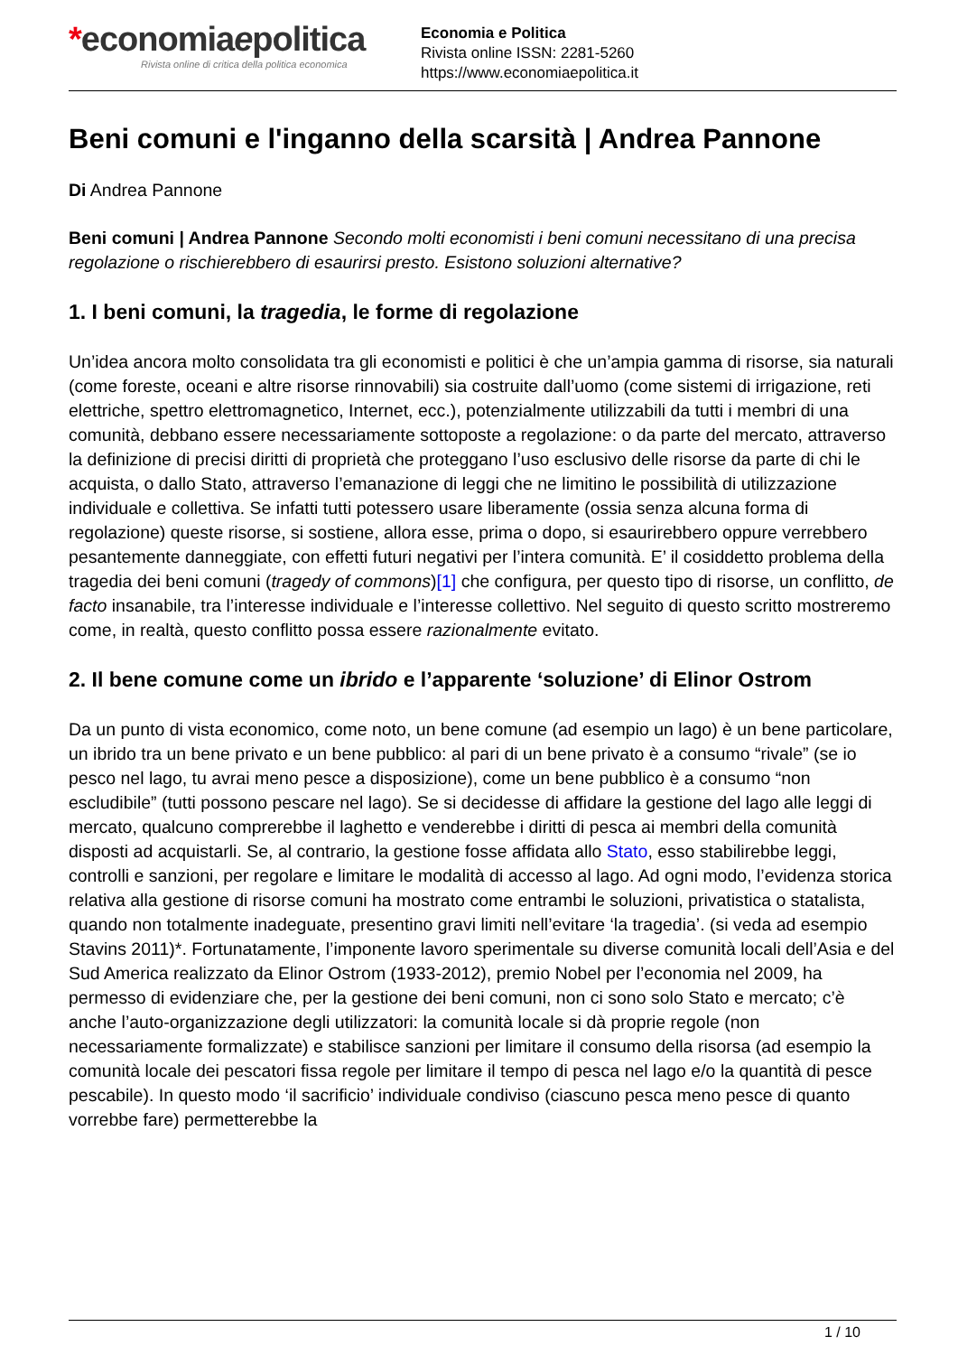*economiaepolitica
Rivista online di critica della politica economica
Economia e Politica
Rivista online ISSN: 2281-5260
https://www.economiaepolitica.it
Beni comuni e l'inganno della scarsità | Andrea Pannone
Di Andrea Pannone
Beni comuni | Andrea Pannone Secondo molti economisti i beni comuni necessitano di una precisa regolazione o rischierebbero di esaurirsi presto. Esistono soluzioni alternative?
1. I beni comuni, la tragedia, le forme di regolazione
Un’idea ancora molto consolidata tra gli economisti e politici è che un’ampia gamma di risorse, sia naturali (come foreste, oceani e altre risorse rinnovabili) sia costruite dall’uomo (come sistemi di irrigazione, reti elettriche, spettro elettromagnetico, Internet, ecc.), potenzialmente utilizzabili da tutti i membri di una comunità, debbano essere necessariamente sottoposte a regolazione: o da parte del mercato, attraverso la definizione di precisi diritti di proprietà che proteggano l’uso esclusivo delle risorse da parte di chi le acquista, o dallo Stato, attraverso l’emanazione di leggi che ne limitino le possibilità di utilizzazione individuale e collettiva. Se infatti tutti potessero usare liberamente (ossia senza alcuna forma di regolazione) queste risorse, si sostiene, allora esse, prima o dopo, si esaurirebbero oppure verrebbero pesantemente danneggiate, con effetti futuri negativi per l’intera comunità. E’ il cosiddetto problema della tragedia dei beni comuni (tragedy of commons)[1] che configura, per questo tipo di risorse, un conflitto, de facto insanabile, tra l’interesse individuale e l’interesse collettivo. Nel seguito di questo scritto mostreremo come, in realtà, questo conflitto possa essere razionalmente evitato.
2. Il bene comune come un ibrido e l’apparente ‘soluzione’ di Elinor Ostrom
Da un punto di vista economico, come noto, un bene comune (ad esempio un lago) è un bene particolare, un ibrido tra un bene privato e un bene pubblico: al pari di un bene privato è a consumo “rivale” (se io pesco nel lago, tu avrai meno pesce a disposizione), come un bene pubblico è a consumo “non escludibile” (tutti possono pescare nel lago). Se si decidesse di affidare la gestione del lago alle leggi di mercato, qualcuno comprerebbe il laghetto e venderebbe i diritti di pesca ai membri della comunità disposti ad acquistarli. Se, al contrario, la gestione fosse affidata allo Stato, esso stabilirebbe leggi, controlli e sanzioni, per regolare e limitare le modalità di accesso al lago. Ad ogni modo, l’evidenza storica relativa alla gestione di risorse comuni ha mostrato come entrambi le soluzioni, privatistica o statalista, quando non totalmente inadeguate, presentino gravi limiti nell’evitare ‘la tragedia’. (si veda ad esempio Stavins 2011)*. Fortunatamente, l’imponente lavoro sperimentale su diverse comunità locali dell’Asia e del Sud America realizzato da Elinor Ostrom (1933-2012), premio Nobel per l’economia nel 2009, ha permesso di evidenziare che, per la gestione dei beni comuni, non ci sono solo Stato e mercato; c’è anche l’auto-organizzazione degli utilizzatori: la comunità locale si dà proprie regole (non necessariamente formalizzate) e stabilisce sanzioni per limitare il consumo della risorsa (ad esempio la comunità locale dei pescatori fissa regole per limitare il tempo di pesca nel lago e/o la quantità di pesce pescabile). In questo modo ‘il sacrificio’ individuale condiviso (ciascuno pesca meno pesce di quanto vorrebbe fare) permetterebbe la
1 / 10